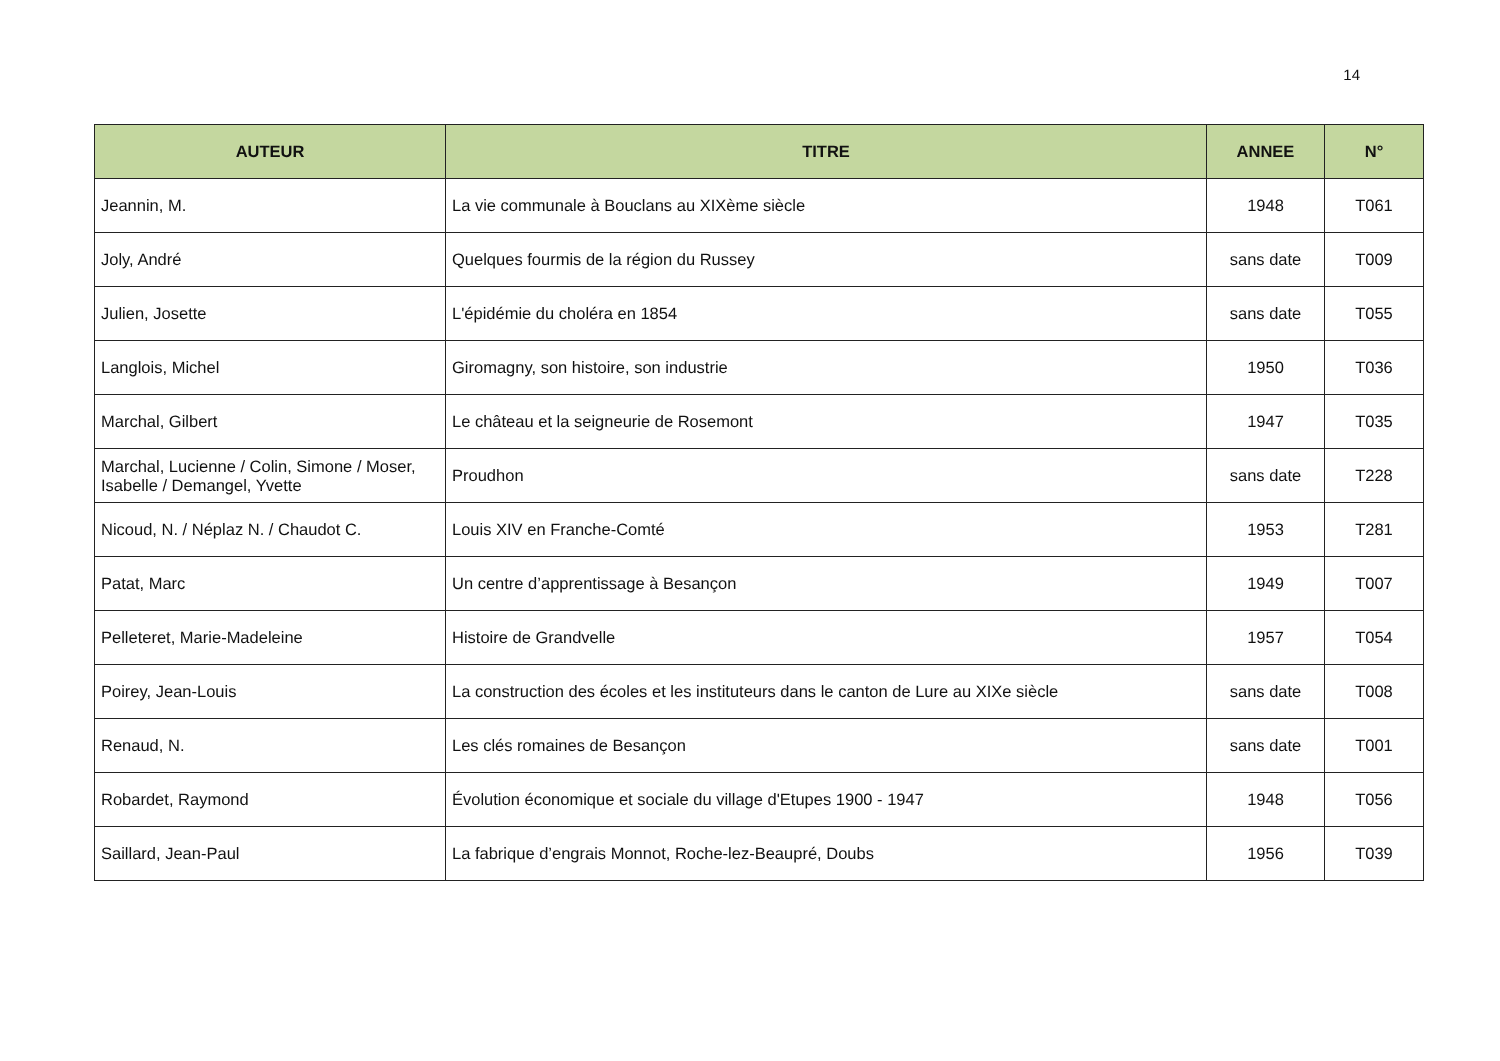14
| AUTEUR | TITRE | ANNEE | N° |
| --- | --- | --- | --- |
| Jeannin, M. | La vie communale à Bouclans au XIXème siècle | 1948 | T061 |
| Joly, André | Quelques fourmis de la région du Russey | sans date | T009 |
| Julien, Josette | L'épidémie du choléra en 1854 | sans date | T055 |
| Langlois, Michel | Giromagny, son histoire, son industrie | 1950 | T036 |
| Marchal, Gilbert | Le château et la seigneurie de Rosemont | 1947 | T035 |
| Marchal, Lucienne / Colin, Simone / Moser, Isabelle / Demangel, Yvette | Proudhon | sans date | T228 |
| Nicoud, N. / Néplaz N. / Chaudot C. | Louis XIV en Franche-Comté | 1953 | T281 |
| Patat, Marc | Un centre d’apprentissage à Besançon | 1949 | T007 |
| Pelleteret, Marie-Madeleine | Histoire de Grandvelle | 1957 | T054 |
| Poirey, Jean-Louis | La construction des écoles et les instituteurs dans le canton de Lure au XIXe siècle | sans date | T008 |
| Renaud, N. | Les clés romaines de Besançon | sans date | T001 |
| Robardet, Raymond | Évolution économique et sociale du village d'Etupes 1900 - 1947 | 1948 | T056 |
| Saillard, Jean-Paul | La fabrique d’engrais Monnot, Roche-lez-Beaupré, Doubs | 1956 | T039 |